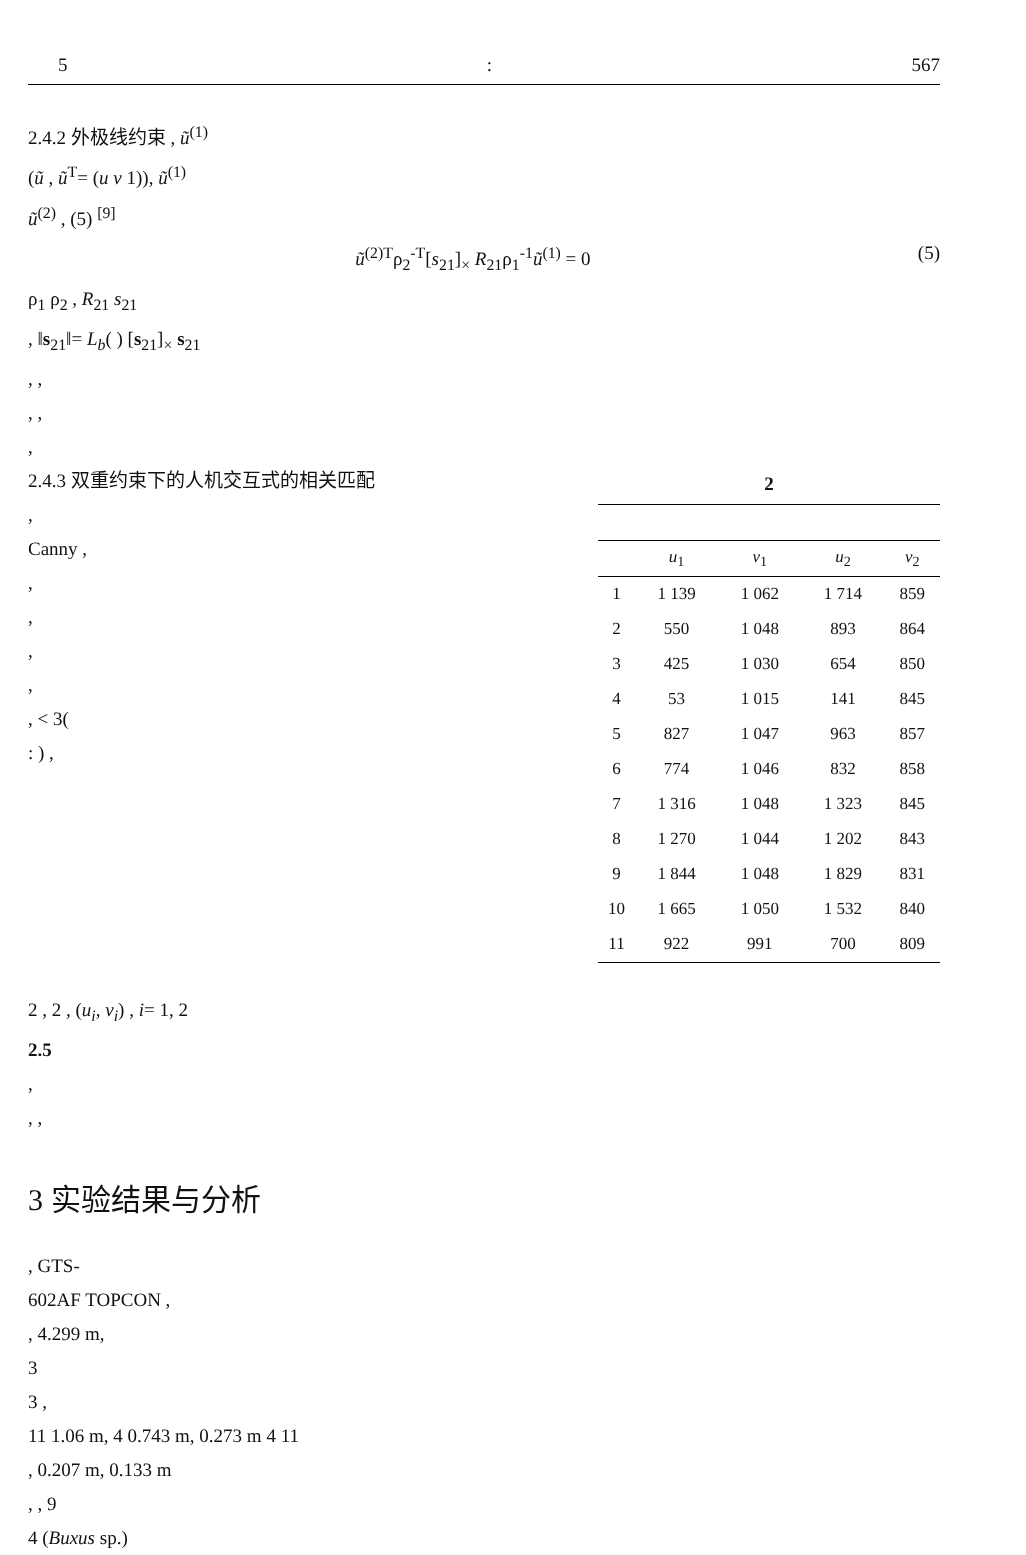5: 567
2.4.2 外极线约束 , ũ<sup>(1)</sup>
(ũ , ũ<sup>T</sup>= (u v 1)), ũ<sup>(1)</sup>
ũ<sup>(2)</sup> , (5) <sup>[9]</sup>
ũ<sup>(2)T</sup>ρ<sub>2</sub><sup>-T</sup>[s<sub>21</sub>]<sub>×</sub> R<sub>21</sub>ρ<sub>1</sub><sup>-1</sup>ũ<sup>(1)</sup> = 0 (5)
ρ<sub>1</sub> ρ<sub>2</sub> , R<sub>21</sub> s<sub>21</sub>
, ‖s<sub>21</sub>‖= L<sub>b</sub>( ) [s<sub>21</sub>]<sub>×</sub> s<sub>21</sub>
, ,
, ,
,
2.4.3 双重约束下的人机交互式的相关匹配
,
Canny ,
,
,
,
,
, < 3(
: ) ,
2
| | u<sub>1</sub> | v<sub>1</sub> | u<sub>2</sub> | v<sub>2</sub> |
| --- | --- | --- | --- | --- |
| 1 | 1 139 | 1 062 | 1 714 | 859 |
| 2 | 550 | 1 048 | 893 | 864 |
| 3 | 425 | 1 030 | 654 | 850 |
| 4 | 53 | 1 015 | 141 | 845 |
| 5 | 827 | 1 047 | 963 | 857 |
| 6 | 774 | 1 046 | 832 | 858 |
| 7 | 1 316 | 1 048 | 1 323 | 845 |
| 8 | 1 270 | 1 044 | 1 202 | 843 |
| 9 | 1 844 | 1 048 | 1 829 | 831 |
| 10 | 1 665 | 1 050 | 1 532 | 840 |
| 11 | 922 | 991 | 700 | 809 |
2 , 2 , (u<sub>i</sub>, v<sub>i</sub>) , i= 1, 2
2.5
,
, ,
3 实验结果与分析
, GTS-
602AF TOPCON ,
, 4.299 m,
3
3 ,
11 1.06 m, 4 0.743 m, 0.273 m 4 11
, 0.207 m, 0.133 m
, , 9
4 (Buxus sp.)